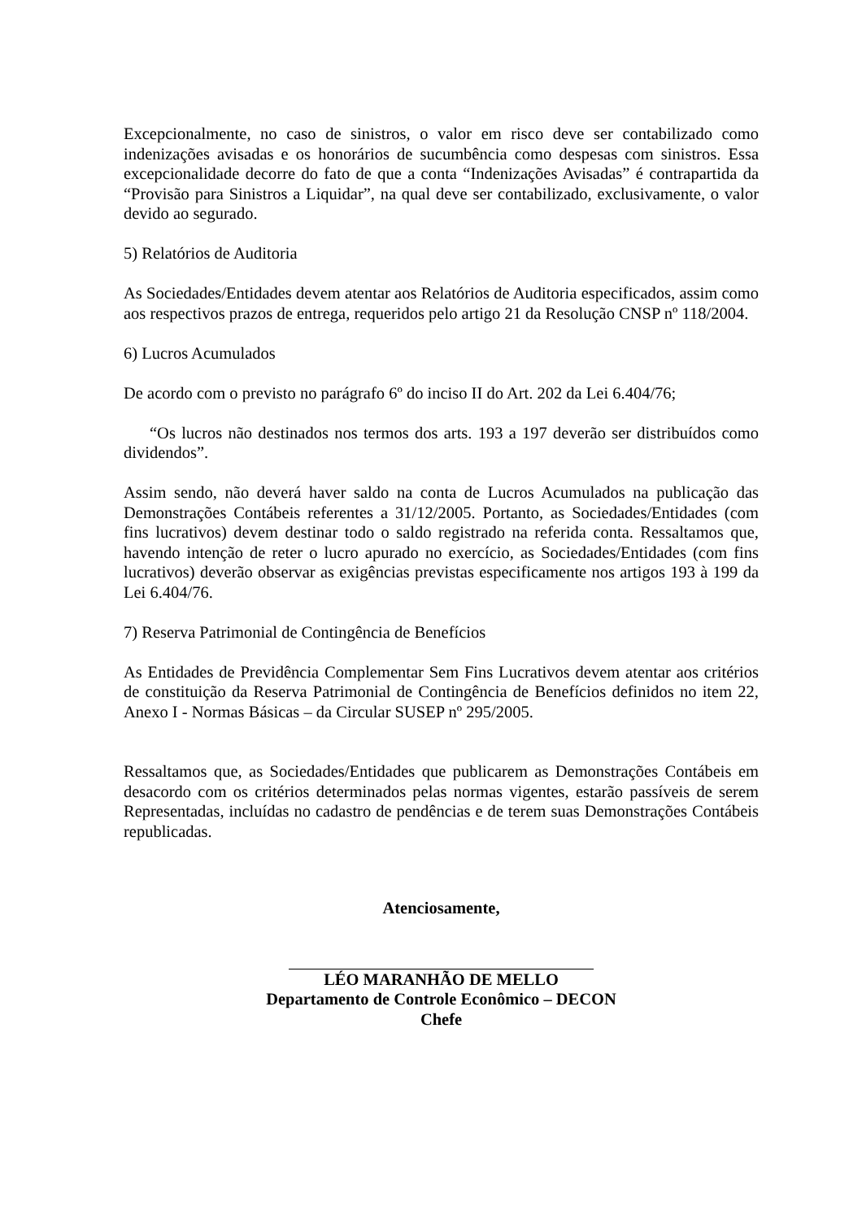Excepcionalmente, no caso de sinistros, o valor em risco deve ser contabilizado como indenizações avisadas e os honorários de sucumbência como despesas com sinistros. Essa excepcionalidade decorre do fato de que a conta “Indenizações Avisadas” é contrapartida da “Provisão para Sinistros a Liquidar”, na qual deve ser contabilizado, exclusivamente, o valor devido ao segurado.
5) Relatórios de Auditoria
As Sociedades/Entidades devem atentar aos Relatórios de Auditoria especificados, assim como aos respectivos prazos de entrega, requeridos pelo artigo 21 da Resolução CNSP nº 118/2004.
6) Lucros Acumulados
De acordo com o previsto no parágrafo 6º do inciso II do Art. 202 da Lei 6.404/76;
“Os lucros não destinados nos termos dos arts. 193 a 197 deverão ser distribuídos como dividendos”.
Assim sendo, não deverá haver saldo na conta de Lucros Acumulados na publicação das Demonstrações Contábeis referentes a 31/12/2005. Portanto, as Sociedades/Entidades (com fins lucrativos) devem destinar todo o saldo registrado na referida conta. Ressaltamos que, havendo intenção de reter o lucro apurado no exercício, as Sociedades/Entidades (com fins lucrativos) deverão observar as exigências previstas especificamente nos artigos 193 à 199 da Lei 6.404/76.
7) Reserva Patrimonial de Contingência de Benefícios
As Entidades de Previdência Complementar Sem Fins Lucrativos devem atentar aos critérios de constituição da Reserva Patrimonial de Contingência de Benefícios definidos no item 22, Anexo I - Normas Básicas – da Circular SUSEP nº 295/2005.
Ressaltamos que, as Sociedades/Entidades que publicarem as Demonstrações Contábeis em desacordo com os critérios determinados pelas normas vigentes, estarão passíveis de serem Representadas, incluídas no cadastro de pendências e de terem suas Demonstrações Contábeis republicadas.
Atenciosamente,
LÉO MARANHÃO DE MELLO
Departamento de Controle Econômico – DECON
Chefe